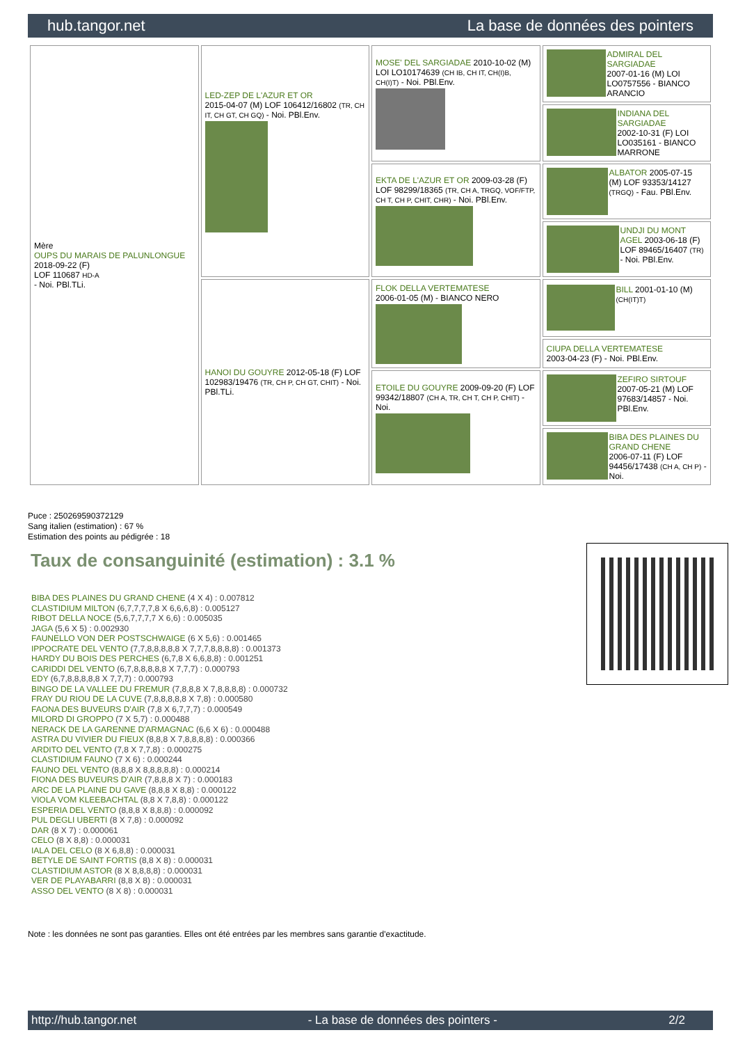hub.tangor.net La base de données des pointers
| Mère OUPS DU MARAIS DE PALUNLONGUE 2018-09-22 (F) LOF 110687 HD-A - Noi. PBl.TLi. | LED-ZEP DE L'AZUR ET OR 2015-04-07 (M) LOF 106412/16802 (TR, CH IT, CH GT, CH GQ) - Noi. PBl.Env. | MOSE' DEL SARGIADAE 2010-10-02 (M) LOI LO10174639 (CH IB, CH IT, CH(I)B, CH(I)T) - Noi. PBl.Env. | ADMIRAL DEL SARGIADAE 2007-01-16 (M) LOI LO0757556 - BIANCO ARANCIO |
| | | | INDIANA DEL SARGIADAE 2002-10-31 (F) LOI LO035161 - BIANCO MARRONE |
| | | EKTA DE L'AZUR ET OR 2009-03-28 (F) LOF 98299/18365 (TR, CH A, TRGQ, VOF/FTP, CH T, CH P, CHIT, CHR) - Noi. PBl.Env. | ALBATOR 2005-07-15 (M) LOF 93353/14127 (TRGQ) - Fau. PBl.Env. |
| | | | UNDJI DU MONT AGEL 2003-06-18 (F) LOF 89465/16407 (TR) - Noi. PBl.Env. |
| | HANOI DU GOUYRE 2012-05-18 (F) LOF 102983/19476 (TR, CH P, CH GT, CHIT) - Noi. PBl.TLi. | FLOK DELLA VERTEMATESE 2006-01-05 (M) - BIANCO NERO | BILL 2001-01-10 (M) (CH(IT)T) |
| | | | CIUPA DELLA VERTEMATESE 2003-04-23 (F) - Noi. PBl.Env. |
| | | ETOILE DU GOUYRE 2009-09-20 (F) LOF 99342/18807 (CH A, TR, CH T, CH P, CHIT) - Noi. | ZEFIRO SIRTOUF 2007-05-21 (M) LOF 97683/14857 - Noi. PBl.Env. |
| | | | BIBA DES PLAINES DU GRAND CHENE 2006-07-11 (F) LOF 94456/17438 (CH A, CH P) - Noi. |
Puce : 250269590372129
Sang italien (estimation) : 67 %
Estimation des points au pédigrée : 18
Taux de consanguinité (estimation) : 3.1 %
BIBA DES PLAINES DU GRAND CHENE (4 X 4) : 0.007812
CLASTIDIUM MILTON (6,7,7,7,7,8 X 6,6,6,8) : 0.005127
RIBOT DELLA NOCE (5,6,7,7,7,7 X 6,6) : 0.005035
JAGA (5,6 X 5) : 0.002930
FAUNELLO VON DER POSTSCHWAIGE (6 X 5,6) : 0.001465
IPPOCRATE DEL VENTO (7,7,8,8,8,8,8 X 7,7,7,8,8,8,8) : 0.001373
HARDY DU BOIS DES PERCHES (6,7,8 X 6,6,8,8) : 0.001251
CARIDDI DEL VENTO (6,7,8,8,8,8,8 X 7,7,7) : 0.000793
EDY (6,7,8,8,8,8,8 X 7,7,7) : 0.000793
BINGO DE LA VALLEE DU FREMUR (7,8,8,8 X 7,8,8,8,8) : 0.000732
FRAY DU RIOU DE LA CUVE (7,8,8,8,8,8 X 7,8) : 0.000580
FAONA DES BUVEURS D'AIR (7,8 X 6,7,7,7) : 0.000549
MILORD DI GROPPO (7 X 5,7) : 0.000488
NERACK DE LA GARENNE D'ARMAGNAC (6,6 X 6) : 0.000488
ASTRA DU VIVIER DU FIEUX (8,8,8 X 7,8,8,8,8) : 0.000366
ARDITO DEL VENTO (7,8 X 7,7,8) : 0.000275
CLASTIDIUM FAUNO (7 X 6) : 0.000244
FAUNO DEL VENTO (8,8,8 X 8,8,8,8,8) : 0.000214
FIONA DES BUVEURS D'AIR (7,8,8,8 X 7) : 0.000183
ARC DE LA PLAINE DU GAVE (8,8,8 X 8,8) : 0.000122
VIOLA VOM KLEEBACHTAL (8,8 X 7,8,8) : 0.000122
ESPERIA DEL VENTO (8,8,8 X 8,8,8) : 0.000092
PUL DEGLI UBERTI (8 X 7,8) : 0.000092
DAR (8 X 7) : 0.000061
CELO (8 X 8,8) : 0.000031
IALA DEL CELO (8 X 6,8,8) : 0.000031
BETYLE DE SAINT FORTIS (8,8 X 8) : 0.000031
CLASTIDIUM ASTOR (8 X 8,8,8,8) : 0.000031
VER DE PLAYABARRI (8,8 X 8) : 0.000031
ASSO DEL VENTO (8 X 8) : 0.000031
Note : les données ne sont pas garanties. Elles ont été entrées par les membres sans garantie d'exactitude.
http://hub.tangor.net - La base de données des pointers - 2/2